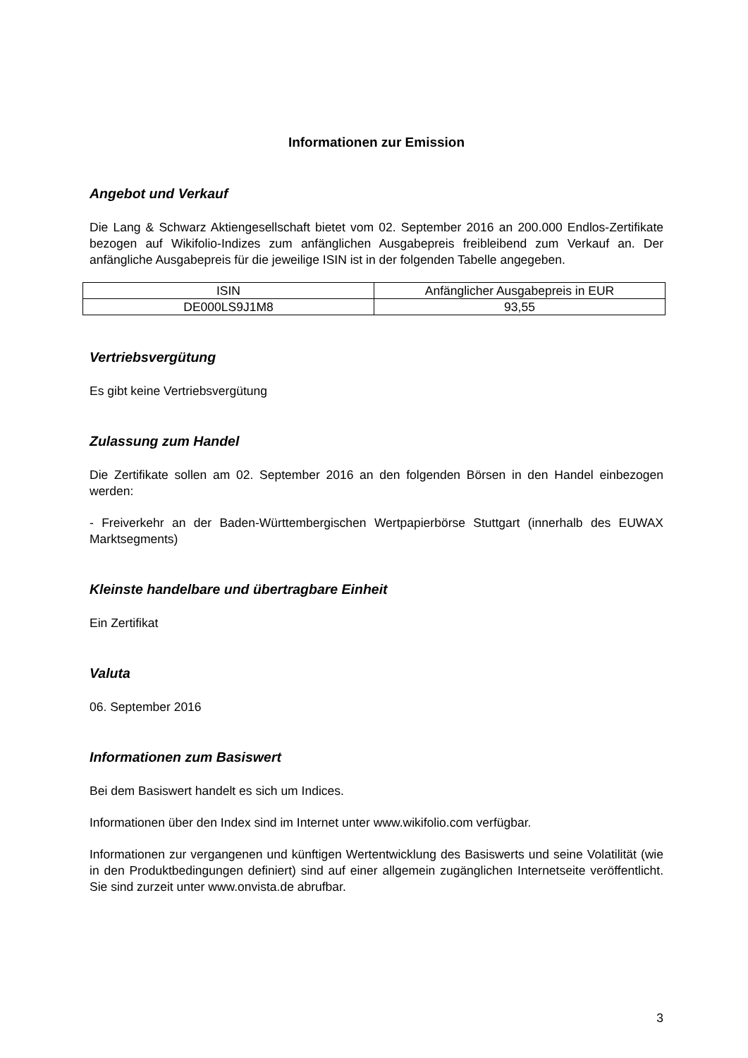Informationen zur Emission
Angebot und Verkauf
Die Lang & Schwarz Aktiengesellschaft bietet vom 02. September 2016 an 200.000 Endlos-Zertifikate bezogen auf Wikifolio-Indizes zum anfänglichen Ausgabepreis freibleibend zum Verkauf an. Der anfängliche Ausgabepreis für die jeweilige ISIN ist in der folgenden Tabelle angegeben.
| ISIN | Anfänglicher Ausgabepreis in EUR |
| DE000LS9J1M8 | 93,55 |
Vertriebsvergütung
Es gibt keine Vertriebsvergütung
Zulassung zum Handel
Die Zertifikate sollen am 02. September 2016 an den folgenden Börsen in den Handel einbezogen werden:
- Freiverkehr an der Baden-Württembergischen Wertpapierbörse Stuttgart (innerhalb des EUWAX Marktsegments)
Kleinste handelbare und übertragbare Einheit
Ein Zertifikat
Valuta
06. September 2016
Informationen zum Basiswert
Bei dem Basiswert handelt es sich um Indices.
Informationen über den Index sind im Internet unter www.wikifolio.com verfügbar.
Informationen zur vergangenen und künftigen Wertentwicklung des Basiswerts und seine Volatilität (wie in den Produktbedingungen definiert) sind auf einer allgemein zugänglichen Internetseite veröffentlicht. Sie sind zurzeit unter www.onvista.de abrufbar.
3